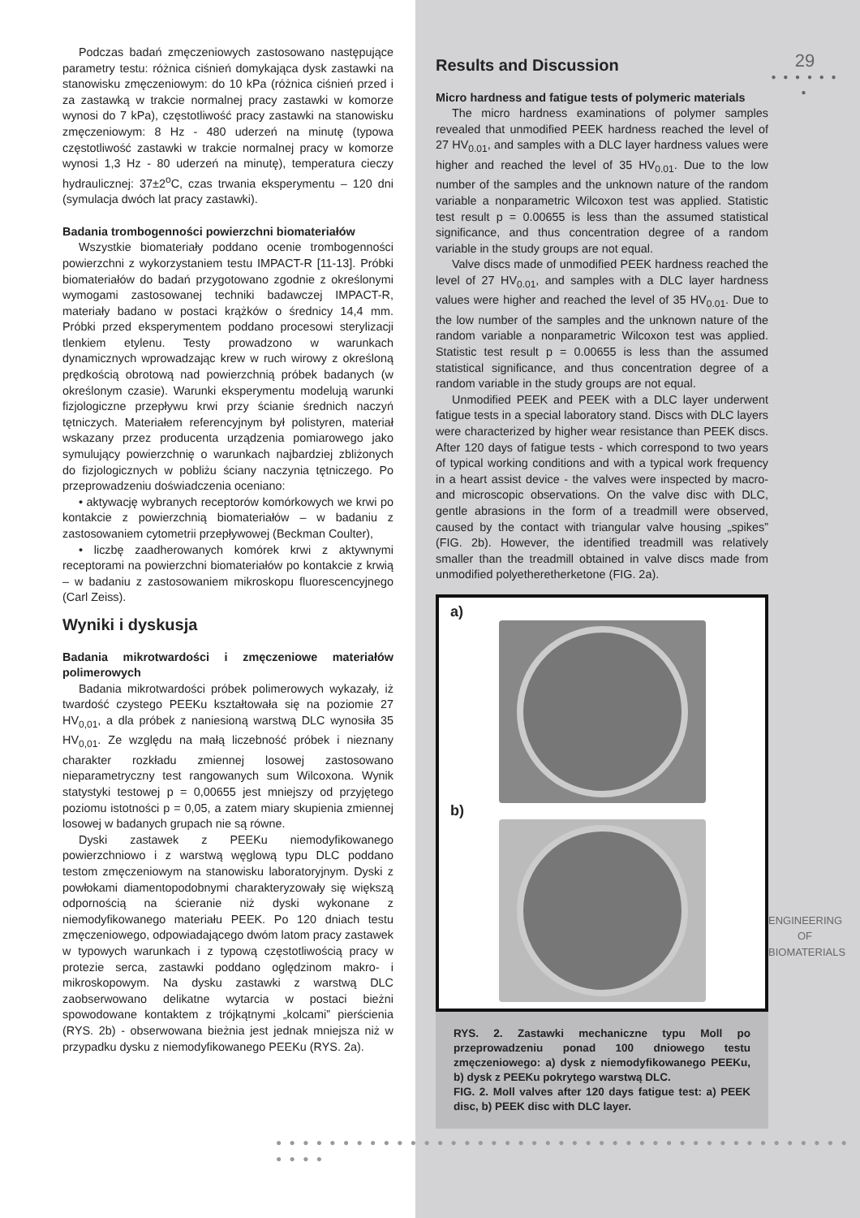Podczas badań zmęczeniowych zastosowano następujące parametry testu: różnica ciśnień domykająca dysk zastawki na stanowisku zmęczeniowym: do 10 kPa (różnica ciśnień przed i za zastawką w trakcie normalnej pracy zastawki w komorze wynosi do 7 kPa), częstotliwość pracy zastawki na stanowisku zmęczeniowym: 8 Hz - 480 uderzeń na minutę (typowa częstotliwość zastawki w trakcie normalnej pracy w komorze wynosi 1,3 Hz - 80 uderzeń na minutę), temperatura cieczy hydraulicznej: 37±2<sup>o</sup>C, czas trwania eksperymentu – 120 dni (symulacja dwóch lat pracy zastawki).
Badania trombogenności powierzchni biomateriałów
Wszystkie biomateriały poddano ocenie trombogenności powierzchni z wykorzystaniem testu IMPACT-R [11-13]. Próbki biomateriałów do badań przygotowano zgodnie z określonymi wymogami zastosowanej techniki badawczej IMPACT-R, materiały badano w postaci krążków o średnicy 14,4 mm. Próbki przed eksperymentem poddano procesowi sterylizacji tlenkiem etylenu. Testy prowadzono w warunkach dynamicznych wprowadzając krew w ruch wirowy z określoną prędkością obrotową nad powierzchnią próbek badanych (w określonym czasie). Warunki eksperymentu modelują warunki fizjologiczne przepływu krwi przy ścianie średnich naczyń tętniczych. Materiałem referencyjnym był polistyren, materiał wskazany przez producenta urządzenia pomiarowego jako symulujący powierzchnię o warunkach najbardziej zbliżonych do fizjologicznych w pobliżu ściany naczynia tętniczego. Po przeprowadzeniu doświadczenia oceniano:
• aktywację wybranych receptorów komórkowych we krwi po kontakcie z powierzchnią biomateriałów – w badaniu z zastosowaniem cytometrii przepływowej (Beckman Coulter),
• liczbę zaadherowanych komórek krwi z aktywnymi receptorami na powierzchni biomateriałów po kontakcie z krwią – w badaniu z zastosowaniem mikroskopu fluorescencyjnego (Carl Zeiss).
Wyniki i dyskusja
Badania mikrotwardości i zmęczeniowe materiałów polimerowych
Badania mikrotwardości próbek polimerowych wykazały, iż twardość czystego PEEKu kształtowała się na poziomie 27 HV<sub>0,01</sub>, a dla próbek z naniesioną warstwą DLC wynosiła 35 HV<sub>0,01</sub>. Ze względu na małą liczebność próbek i nieznany charakter rozkładu zmiennej losowej zastosowano nieparametryczny test rangowanych sum Wilcoxona. Wynik statystyki testowej p = 0,00655 jest mniejszy od przyjętego poziomu istotności p = 0,05, a zatem miary skupienia zmiennej losowej w badanych grupach nie są równe.
Dyski zastawek z PEEKu niemodyfikowanego powierzchniowo i z warstwą węglową typu DLC poddano testom zmęczeniowym na stanowisku laboratoryjnym. Dyski z powłokami diamentopodobnymi charakteryzowały się większą odpornością na ścieranie niż dyski wykonane z niemodyfikowanego materiału PEEK. Po 120 dniach testu zmęczeniowego, odpowiadającego dwóm latom pracy zastawek w typowych warunkach i z typową częstotliwością pracy w protezie serca, zastawki poddano oględzinom makro- i mikroskopowym. Na dysku zastawki z warstwą DLC zaobserwowano delikatne wytarcia w postaci bieżni spowodowane kontaktem z trójkątnymi „kolcami” pierścienia (RYS. 2b) - obserwowana bieżnia jest jednak mniejsza niż w przypadku dysku z niemodyfikowanego PEEKu (RYS. 2a).
Results and Discussion
Micro hardness and fatigue tests of polymeric materials
The micro hardness examinations of polymer samples revealed that unmodified PEEK hardness reached the level of 27 HV<sub>0.01</sub>, and samples with a DLC layer hardness values were higher and reached the level of 35 HV<sub>0.01</sub>. Due to the low number of the samples and the unknown nature of the random variable a nonparametric Wilcoxon test was applied. Statistic test result p = 0.00655 is less than the assumed statistical significance, and thus concentration degree of a random variable in the study groups are not equal.
Valve discs made of unmodified PEEK hardness reached the level of 27 HV<sub>0.01</sub>, and samples with a DLC layer hardness values were higher and reached the level of 35 HV<sub>0.01</sub>. Due to the low number of the samples and the unknown nature of the random variable a nonparametric Wilcoxon test was applied. Statistic test result p = 0.00655 is less than the assumed statistical significance, and thus concentration degree of a random variable in the study groups are not equal.
Unmodified PEEK and PEEK with a DLC layer underwent fatigue tests in a special laboratory stand. Discs with DLC layers were characterized by higher wear resistance than PEEK discs. After 120 days of fatigue tests - which correspond to two years of typical working conditions and with a typical work frequency in a heart assist device - the valves were inspected by macro- and microscopic observations. On the valve disc with DLC, gentle abrasions in the form of a treadmill were observed, caused by the contact with triangular valve housing „spikes” (FIG. 2b). However, the identified treadmill was relatively smaller than the treadmill obtained in valve discs made from unmodified polyetheretherketone (FIG. 2a).
a)
b)
RYS. 2. Zastawki mechaniczne typu Moll po przeprowadzeniu ponad 100 dniowego testu zmęczeniowego: a) dysk z niemodyfikowanego PEEKu, b) dysk z PEEKu pokrytego warstwą DLC.
FIG. 2. Moll valves after 120 days fatigue test: a) PEEK disc, b) PEEK disc with DLC layer.
29
● ● ● ● ● ● ●
ENGINEERING OF BIOMATERIALS
● ● ● ● ● ● ● ● ● ● ● ● ● ● ● ● ● ● ● ● ● ● ● ● ● ● ● ● ● ● ● ● ● ● ● ● ● ● ● ● ● ● ● ● ● ● ●